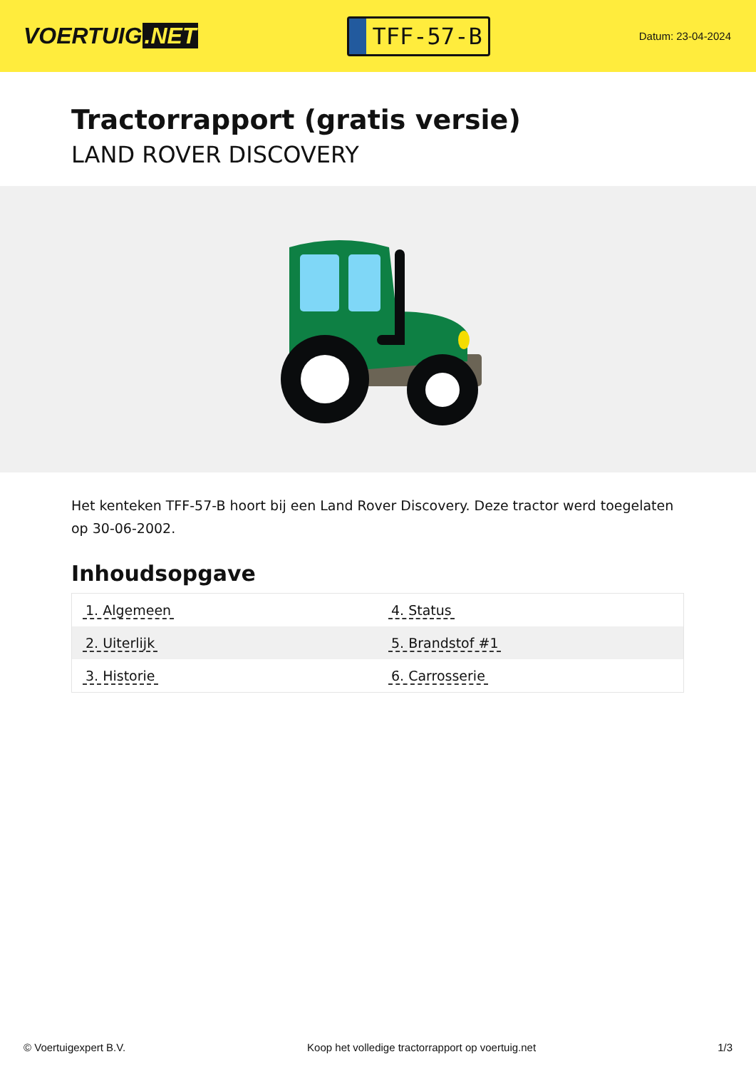VOERTUIG.NET
TFF-57-B
Datum: 23-04-2024
Tractorrapport (gratis versie)
LAND ROVER DISCOVERY
Het kenteken TFF-57-B hoort bij een Land Rover Discovery. Deze tractor werd toegelaten op 30-06-2002.
Inhoudsopgave
| 1. Algemeen | 4. Status |
| 2. Uiterlijk | 5. Brandstof #1 |
| 3. Historie | 6. Carrosserie |
© Voertuigexpert B.V. Koop het volledige tractorrapport op voertuig.net 1/3